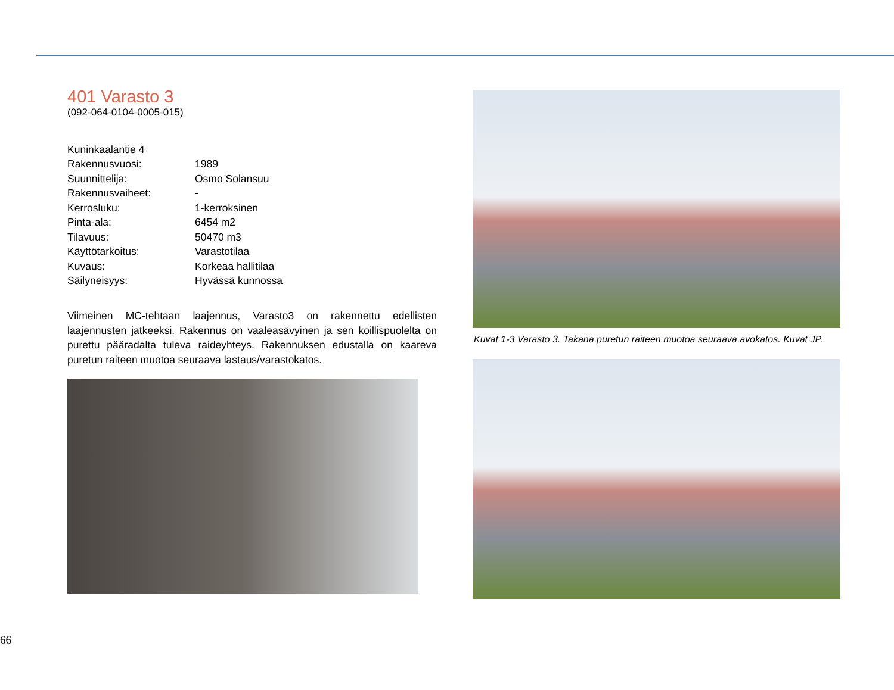401 Varasto 3
(092-064-0104-0005-015)
| Kuninkaalantie 4 | |
| Rakennusvuosi: | 1989 |
| Suunnittelija: | Osmo Solansuu |
| Rakennusvaiheet: | - |
| Kerrosluku: | 1-kerroksinen |
| Pinta-ala: | 6454 m2 |
| Tilavuus: | 50470 m3 |
| Käyttötarkoitus: | Varastotilaa |
| Kuvaus: | Korkeaa hallitilaa |
| Säilyneisyys: | Hyvässä kunnossa |
Viimeinen MC-tehtaan laajennus, Varasto3 on rakennettu edellisten laajennusten jatkeeksi. Rakennus on vaaleasävyinen ja sen koillispuolelta on purettu pääradalta tuleva raideyhteys. Rakennuksen edustalla on kaareva puretun raiteen muotoa seuraava lastaus/varastokatos.
Kuvat 1-3 Varasto 3. Takana puretun raiteen muotoa seuraava avokatos. Kuvat JP.
66